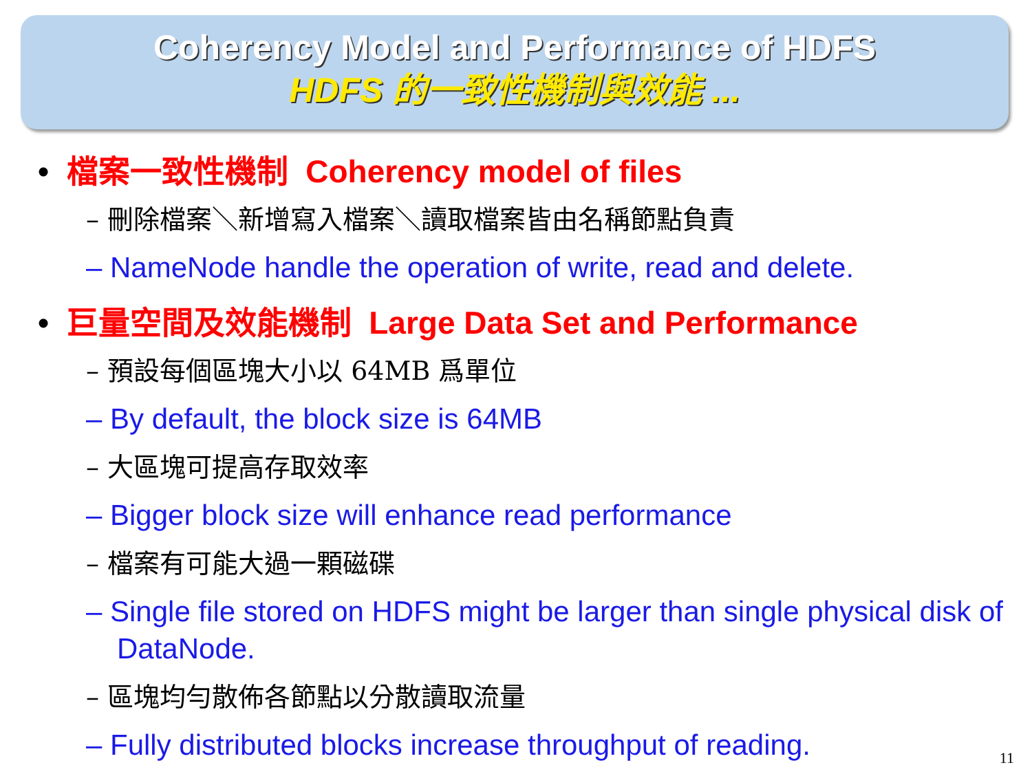Coherency Model and Performance of HDFS
HDFS 的一致性機制與效能 ...
• 檔案一致性機制 Coherency model of files
– 刪除檔案＼新增寫入檔案＼讀取檔案皆由名稱節點負責
– NameNode handle the operation of write, read and delete.
• 巨量空間及效能機制 Large Data Set and Performance
– 預設每個區塊大小以 64MB 爲單位
– By default, the block size is 64MB
– 大區塊可提高存取效率
– Bigger block size will enhance read performance
– 檔案有可能大過一顆磁碟
– Single file stored on HDFS might be larger than single physical disk of DataNode.
– 區塊均勻散佈各節點以分散讀取流量
– Fully distributed blocks increase throughput of reading.
11